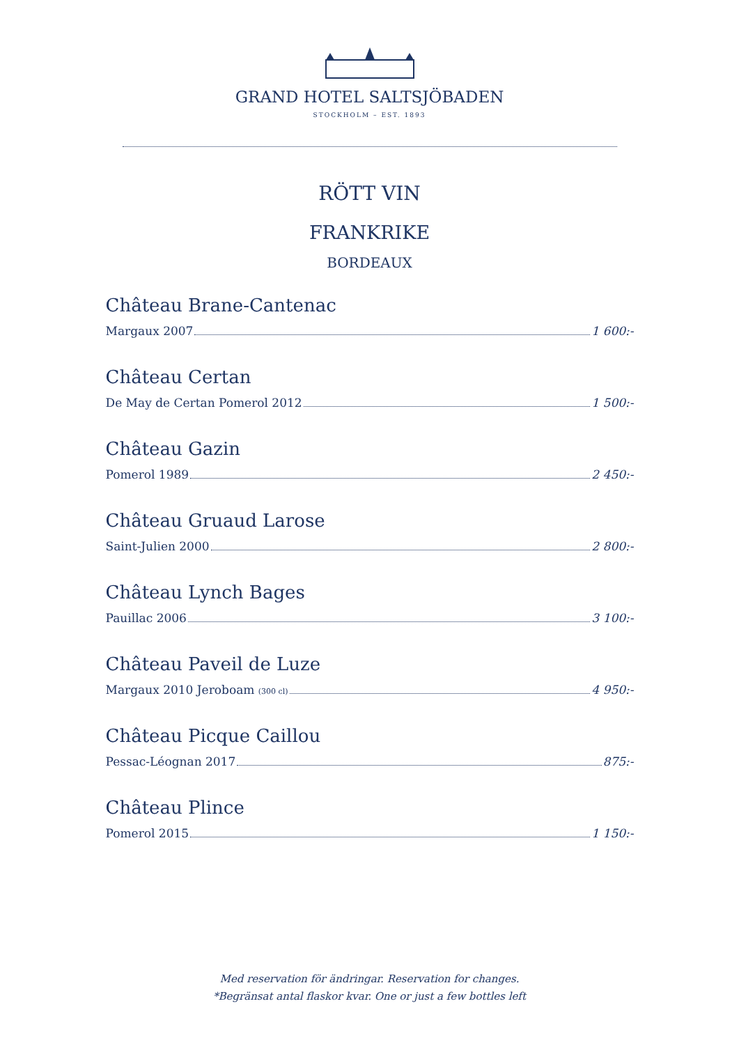GRAND HOTEL SALTSJÖBADEN
STOCKHOLM – EST. 1893
RÖTT VIN
FRANKRIKE
BORDEAUX
Château Brane-Cantenac
Margaux 2007 1 600:-
Château Certan
De May de Certan Pomerol 2012 1 500:-
Château Gazin
Pomerol 1989 2 450:-
Château Gruaud Larose
Saint-Julien 2000 2 800:-
Château Lynch Bages
Pauillac 2006 3 100:-
Château Paveil de Luze
Margaux 2010 Jeroboam (300 cl) 4 950:-
Château Picque Caillou
Pessac-Léognan 2017 875:-
Château Plince
Pomerol 2015 1 150:-
Med reservation för ändringar. Reservation for changes.
*Begränsat antal flaskor kvar. One or just a few bottles left